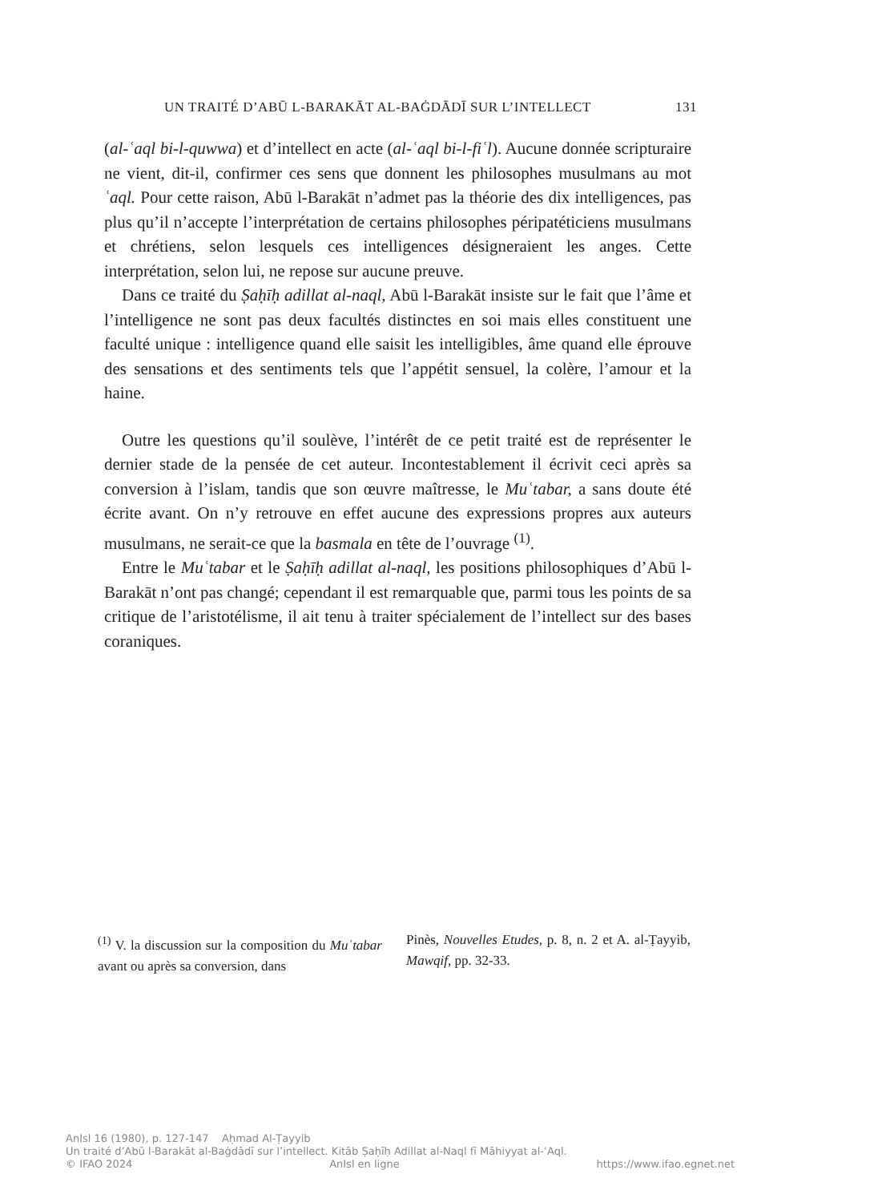UN TRAITÉ D’ABŪ L-BARAKĀT AL-BAĠDĀDĪ SUR L’INTELLECT 131
(al-ʿaql bi-l-quwwa) et d’intellect en acte (al-ʿaql bi-l-fiʿl). Aucune donnée scripturaire ne vient, dit-il, confirmer ces sens que donnent les philosophes musulmans au mot ʿaql. Pour cette raison, Abū l-Barakāt n’admet pas la théorie des dix intelligences, pas plus qu’il n’accepte l’interprétation de certains philosophes péripatéticiens musulmans et chrétiens, selon lesquels ces intelligences désigneraient les anges. Cette interprétation, selon lui, ne repose sur aucune preuve.
Dans ce traité du Ṣaḥīḥ adillat al-naql, Abū l-Barakāt insiste sur le fait que l’âme et l’intelligence ne sont pas deux facultés distinctes en soi mais elles constituent une faculté unique : intelligence quand elle saisit les intelligibles, âme quand elle éprouve des sensations et des sentiments tels que l’appétit sensuel, la colère, l’amour et la haine.
Outre les questions qu’il soulève, l’intérêt de ce petit traité est de représenter le dernier stade de la pensée de cet auteur. Incontestablement il écrivit ceci après sa conversion à l’islam, tandis que son œuvre maîtresse, le Muʿtabar, a sans doute été écrite avant. On n’y retrouve en effet aucune des expressions propres aux auteurs musulmans, ne serait-ce que la basmala en tête de l’ouvrage <sup>(1)</sup>.
Entre le Muʿtabar et le Ṣaḥīḥ adillat al-naql, les positions philosophiques d’Abū l-Barakāt n’ont pas changé; cependant il est remarquable que, parmi tous les points de sa critique de l’aristotélisme, il ait tenu à traiter spécialement de l’intellect sur des bases coraniques.
<sup>(1)</sup> V. la discussion sur la composition du Muʿtabar avant ou après sa conversion, dans
Pinès, Nouvelles Etudes, p. 8, n. 2 et A. al-Ṭayyib, Mawqif, pp. 32-33.
AnIsl 16 (1980), p. 127-147 Aḥmad Al-Ṭayyib
Un traité d’Abū l-Barakāt al-Baġdādī sur l’intellect. Kitāb Ṣaḥīḥ Adillat al-Naql fī Māhiyyat al-ʿAql.
© IFAO 2024 AnIsl en ligne https://www.ifao.egnet.net